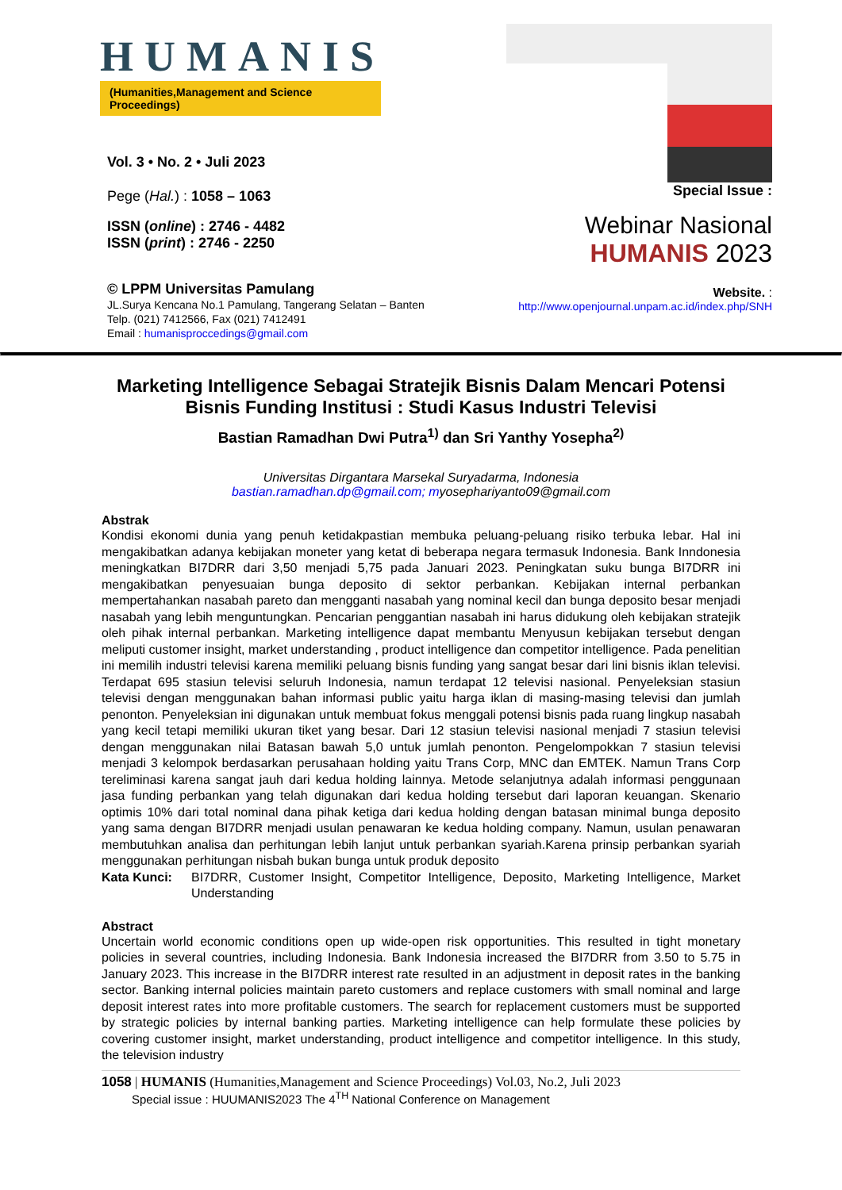HUMANIS
(Humanities,Management and Science Proceedings)
Vol. 3 • No. 2 • Juli 2023
Pege (Hal.) : 1058 – 1063
ISSN (online) : 2746 - 4482
ISSN (print) : 2746 - 2250
© LPPM Universitas Pamulang
JL.Surya Kencana No.1 Pamulang, Tangerang Selatan – Banten
Telp. (021) 7412566, Fax (021) 7412491
Email : humanisproccedings@gmail.com
Special Issue :
Webinar Nasional
HUMANIS 2023
Website. :
http://www.openjournal.unpam.ac.id/index.php/SNH
Marketing Intelligence Sebagai Stratejik Bisnis Dalam Mencari Potensi Bisnis Funding Institusi : Studi Kasus Industri Televisi
Bastian Ramadhan Dwi Putra<sup>1)</sup> dan Sri Yanthy Yosepha<sup>2)</sup>
Universitas Dirgantara Marsekal Suryadarma, Indonesia
bastian.ramadhan.dp@gmail.com; myosephariyanto09@gmail.com
Abstrak
Kondisi ekonomi dunia yang penuh ketidakpastian membuka peluang-peluang risiko terbuka lebar. Hal ini mengakibatkan adanya kebijakan moneter yang ketat di beberapa negara termasuk Indonesia. Bank Inndonesia meningkatkan BI7DRR dari 3,50 menjadi 5,75 pada Januari 2023. Peningkatan suku bunga BI7DRR ini mengakibatkan penyesuaian bunga deposito di sektor perbankan. Kebijakan internal perbankan mempertahankan nasabah pareto dan mengganti nasabah yang nominal kecil dan bunga deposito besar menjadi nasabah yang lebih menguntungkan. Pencarian penggantian nasabah ini harus didukung oleh kebijakan stratejik oleh pihak internal perbankan. Marketing intelligence dapat membantu Menyusun kebijakan tersebut dengan meliputi customer insight, market understanding , product intelligence dan competitor intelligence. Pada penelitian ini memilih industri televisi karena memiliki peluang bisnis funding yang sangat besar dari lini bisnis iklan televisi. Terdapat 695 stasiun televisi seluruh Indonesia, namun terdapat 12 televisi nasional. Penyeleksian stasiun televisi dengan menggunakan bahan informasi public yaitu harga iklan di masing-masing televisi dan jumlah penonton. Penyeleksian ini digunakan untuk membuat fokus menggali potensi bisnis pada ruang lingkup nasabah yang kecil tetapi memiliki ukuran tiket yang besar. Dari 12 stasiun televisi nasional menjadi 7 stasiun televisi dengan menggunakan nilai Batasan bawah 5,0 untuk jumlah penonton. Pengelompokkan 7 stasiun televisi menjadi 3 kelompok berdasarkan perusahaan holding yaitu Trans Corp, MNC dan EMTEK. Namun Trans Corp tereliminasi karena sangat jauh dari kedua holding lainnya. Metode selanjutnya adalah informasi penggunaan jasa funding perbankan yang telah digunakan dari kedua holding tersebut dari laporan keuangan. Skenario optimis 10% dari total nominal dana pihak ketiga dari kedua holding dengan batasan minimal bunga deposito yang sama dengan BI7DRR menjadi usulan penawaran ke kedua holding company. Namun, usulan penawaran membutuhkan analisa dan perhitungan lebih lanjut untuk perbankan syariah.Karena prinsip perbankan syariah menggunakan perhitungan nisbah bukan bunga untuk produk deposito
Kata Kunci: BI7DRR, Customer Insight, Competitor Intelligence, Deposito, Marketing Intelligence, Market Understanding
Abstract
Uncertain world economic conditions open up wide-open risk opportunities. This resulted in tight monetary policies in several countries, including Indonesia. Bank Indonesia increased the BI7DRR from 3.50 to 5.75 in January 2023. This increase in the BI7DRR interest rate resulted in an adjustment in deposit rates in the banking sector. Banking internal policies maintain pareto customers and replace customers with small nominal and large deposit interest rates into more profitable customers. The search for replacement customers must be supported by strategic policies by internal banking parties. Marketing intelligence can help formulate these policies by covering customer insight, market understanding, product intelligence and competitor intelligence. In this study, the television industry
1058 | HUMANIS (Humanities,Management and Science Proceedings) Vol.03, No.2, Juli 2023
Special issue : HUUMANIS2023 The 4<sup>TH</sup> National Conference on Management